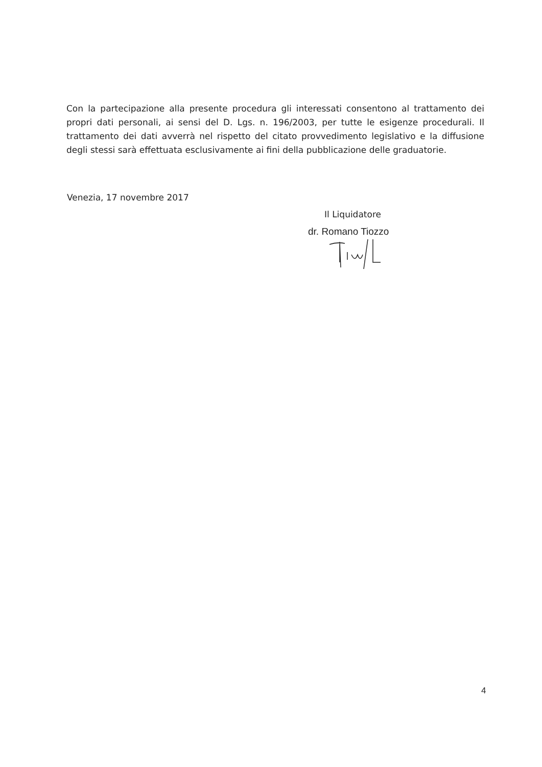Con la partecipazione alla presente procedura gli interessati consentono al trattamento dei propri dati personali, ai sensi del D. Lgs. n. 196/2003, per tutte le esigenze procedurali. Il trattamento dei dati avverrà nel rispetto del citato provvedimento legislativo e la diffusione degli stessi sarà effettuata esclusivamente ai fini della pubblicazione delle graduatorie.
Venezia, 17 novembre 2017
Il Liquidatore
dr. Romano Tiozzo
4